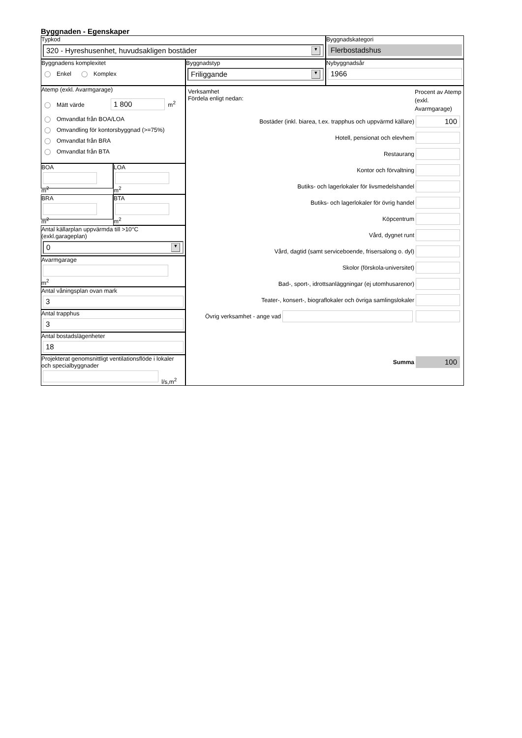Byggnaden - Egenskaper
Typkod
320 - Hyreshusenhet, huvudsakligen bostäder ▼
Byggnadskategori
Flerbostadshus
Byggnadens komplexitet
◯ Enkel ◯ Komplex
Byggnadstyp
Friliggande ▼
Nybyggnadsår
1966
Atemp (exkl. Avarmgarage)
◯ Mätt värde 1 800 m<sup>2</sup>
◯ Omvandlat från BOA/LOA
◯ Omvandling för kontorsbyggnad (>=75%)
◯ Omvandlat från BRA
◯ Omvandlat från BTA
BOA
m<sup>2</sup>
LOA
m<sup>2</sup>
BRA
m<sup>2</sup>
BTA
m<sup>2</sup>
Antal källarplan uppvärmda till >10°C (exkl.garageplan)
0 ▼
Avarmgarage
m<sup>2</sup>
Antal våningsplan ovan mark
3
Antal trapphus
3
Antal bostadslägenheter
18
Projekterat genomsnittligt ventilationsflöde i lokaler och specialbyggnader
l/s,m<sup>2</sup>
Verksamhet
Fördela enligt nedan:
Procent av Atemp (exkl. Avarmgarage)
Bostäder (inkl. biarea, t.ex. trapphus och uppvärmd källare)
100
Hotell, pensionat och elevhem
Restaurang
Kontor och förvaltning
Butiks- och lagerlokaler för livsmedelshandel
Butiks- och lagerlokaler för övrig handel
Köpcentrum
Vård, dygnet runt
Vård, dagtid (samt serviceboende, frisersalong o. dyl)
Skolor (förskola-universitet)
Bad-, sport-, idrottsanläggningar (ej utomhusarenor)
Teater-, konsert-, biograflokaler och övriga samlingslokaler
Övrig verksamhet - ange vad
Summa
100